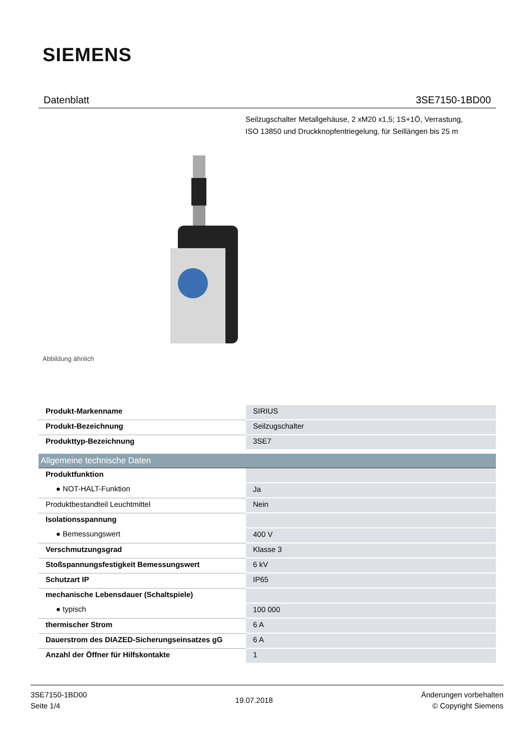SIEMENS
Datenblatt 3SE7150-1BD00
Seilzugschalter Metallgehäuse, 2 xM20 x1,5; 1S+1Ö, Verrastung,
ISO 13850 und Druckknopfentriegelung, für Seillängen bis 25 m
Abbildung ähnlich
| Produkt-Markenname | SIRIUS |
| Produkt-Bezeichnung | Seilzugschalter |
| Produkttyp-Bezeichnung | 3SE7 |
Allgemeine technische Daten
| Produktfunktion | |
| ● NOT-HALT-Funktion | Ja |
| Produktbestandteil Leuchtmittel | Nein |
| Isolationsspannung | |
| ● Bemessungswert | 400 V |
| Verschmutzungsgrad | Klasse 3 |
| Stoßspannungsfestigkeit Bemessungswert | 6 kV |
| Schutzart IP | IP65 |
| mechanische Lebensdauer (Schaltspiele) | |
| ● typisch | 100 000 |
| thermischer Strom | 6 A |
| Dauerstrom des DIAZED-Sicherungseinsatzes gG | 6 A |
| Anzahl der Öffner für Hilfskontakte | 1 |
3SE7150-1BD00
Seite 1/4
19.07.2018
Änderungen vorbehalten
© Copyright Siemens